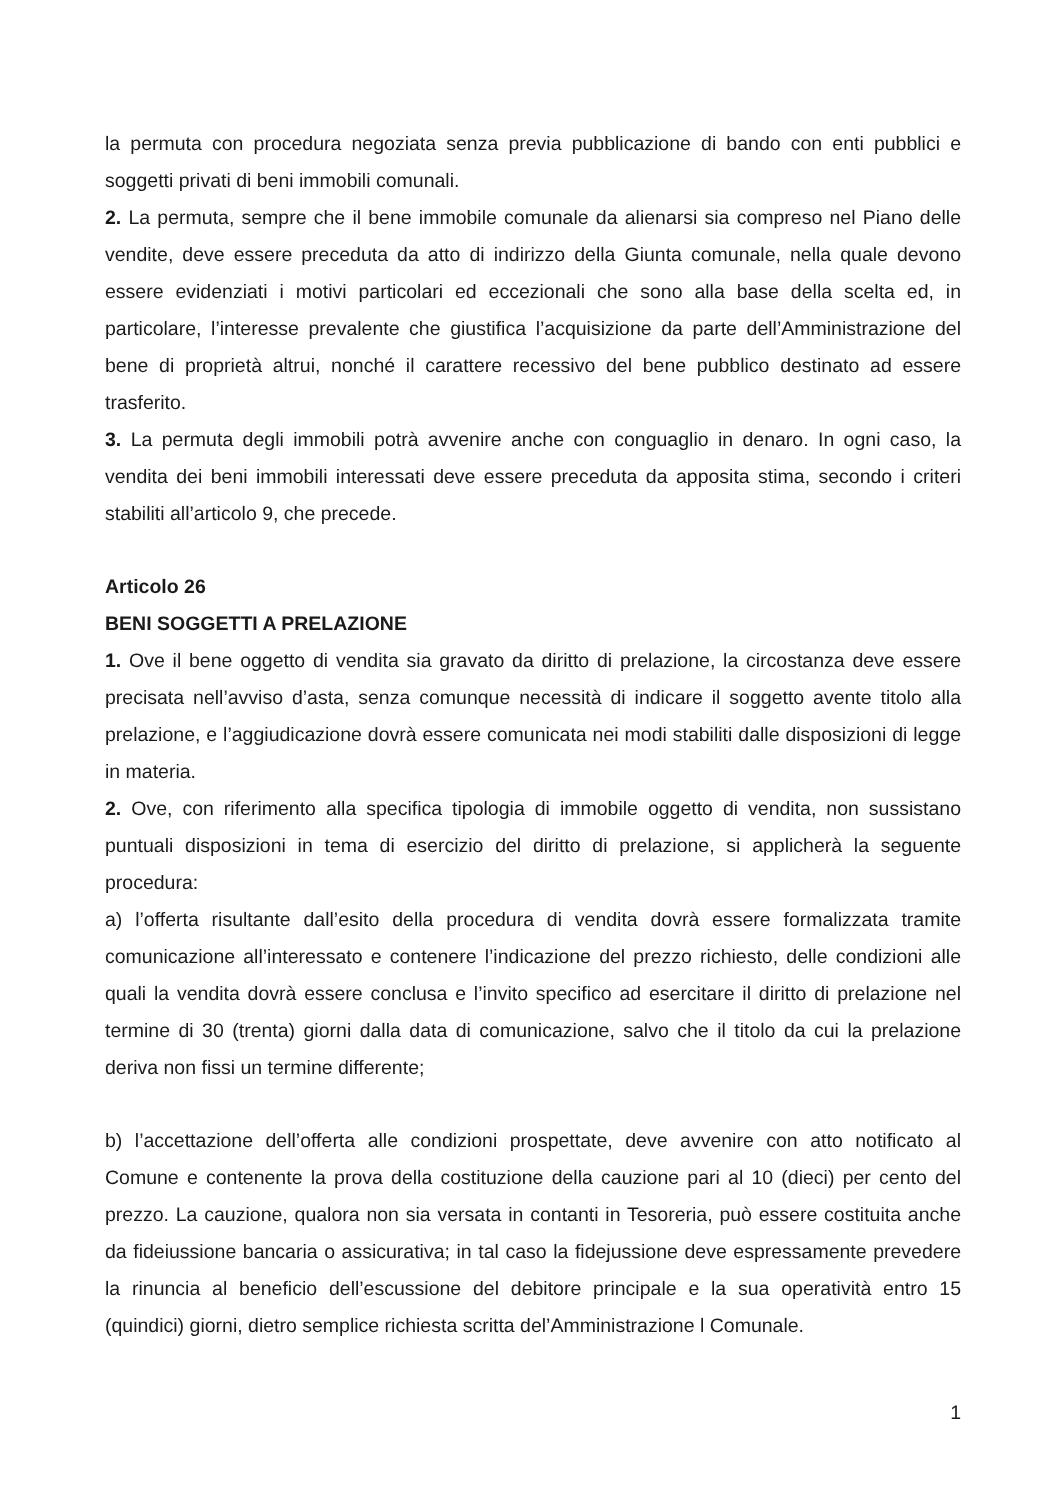la permuta con procedura negoziata senza previa pubblicazione di bando con enti pubblici e soggetti privati di beni immobili comunali.
2. La permuta, sempre che il bene immobile comunale da alienarsi sia compreso nel Piano delle vendite, deve essere preceduta da atto di indirizzo della Giunta comunale, nella quale devono essere evidenziati i motivi particolari ed eccezionali che sono alla base della scelta ed, in particolare, l’interesse prevalente che giustifica l’acquisizione da parte dell’Amministrazione del bene di proprietà altrui, nonché il carattere recessivo del bene pubblico destinato ad essere trasferito.
3. La permuta degli immobili potrà avvenire anche con conguaglio in denaro. In ogni caso, la vendita dei beni immobili interessati deve essere preceduta da apposita stima, secondo i criteri stabiliti all’articolo 9, che precede.
Articolo 26
BENI SOGGETTI A PRELAZIONE
1. Ove il bene oggetto di vendita sia gravato da diritto di prelazione, la circostanza deve essere precisata nell’avviso d’asta, senza comunque necessità di indicare il soggetto avente titolo alla prelazione, e l’aggiudicazione dovrà essere comunicata nei modi stabiliti dalle disposizioni di legge in materia.
2. Ove, con riferimento alla specifica tipologia di immobile oggetto di vendita, non sussistano puntuali disposizioni in tema di esercizio del diritto di prelazione, si applicherà la seguente procedura:
a) l’offerta risultante dall’esito della procedura di vendita dovrà essere formalizzata tramite comunicazione all’interessato e contenere l’indicazione del prezzo richiesto, delle condizioni alle quali la vendita dovrà essere conclusa e l’invito specifico ad esercitare il diritto di prelazione nel termine di 30 (trenta) giorni dalla data di comunicazione, salvo che il titolo da cui la prelazione deriva non fissi un termine differente;
b) l’accettazione dell’offerta alle condizioni prospettate, deve avvenire con atto notificato al Comune e contenente la prova della costituzione della cauzione pari al 10 (dieci) per cento del prezzo. La cauzione, qualora non sia versata in contanti in Tesoreria, può essere costituita anche da fideiussione bancaria o assicurativa; in tal caso la fidejussione deve espressamente prevedere la rinuncia al beneficio dell’escussione del debitore principale e la sua operatività entro 15 (quindici) giorni, dietro semplice richiesta scritta del’Amministrazione l Comunale.
1